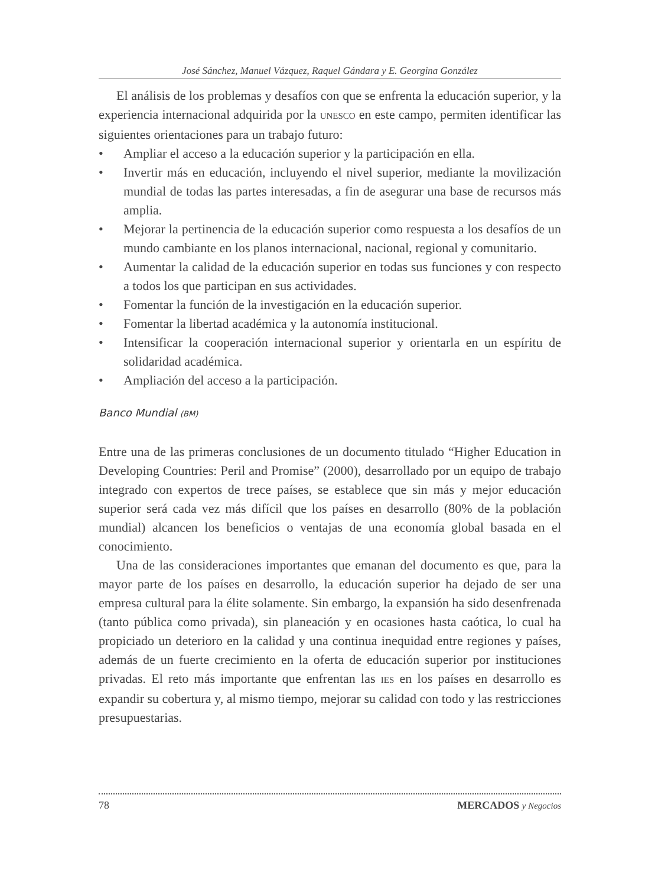José Sánchez, Manuel Vázquez, Raquel Gándara y E. Georgina González
El análisis de los problemas y desafíos con que se enfrenta la educación superior, y la experiencia internacional adquirida por la UNESCO en este campo, permiten identificar las siguientes orientaciones para un trabajo futuro:
• Ampliar el acceso a la educación superior y la participación en ella.
• Invertir más en educación, incluyendo el nivel superior, mediante la movilización mundial de todas las partes interesadas, a fin de asegurar una base de recursos más amplia.
• Mejorar la pertinencia de la educación superior como respuesta a los desafíos de un mundo cambiante en los planos internacional, nacional, regional y comunitario.
• Aumentar la calidad de la educación superior en todas sus funciones y con respecto a todos los que participan en sus actividades.
• Fomentar la función de la investigación en la educación superior.
• Fomentar la libertad académica y la autonomía institucional.
• Intensificar la cooperación internacional superior y orientarla en un espíritu de solidaridad académica.
• Ampliación del acceso a la participación.
Banco Mundial (BM)
Entre una de las primeras conclusiones de un documento titulado “Higher Education in Developing Countries: Peril and Promise” (2000), desarrollado por un equipo de trabajo integrado con expertos de trece países, se establece que sin más y mejor educación superior será cada vez más difícil que los países en desarrollo (80% de la población mundial) alcancen los beneficios o ventajas de una economía global basada en el conocimiento.
Una de las consideraciones importantes que emanan del documento es que, para la mayor parte de los países en desarrollo, la educación superior ha dejado de ser una empresa cultural para la élite solamente. Sin embargo, la expansión ha sido desenfrenada (tanto pública como privada), sin planeación y en ocasiones hasta caótica, lo cual ha propiciado un deterioro en la calidad y una continua inequidad entre regiones y países, además de un fuerte crecimiento en la oferta de educación superior por instituciones privadas. El reto más importante que enfrentan las IES en los países en desarrollo es expandir su cobertura y, al mismo tiempo, mejorar su calidad con todo y las restricciones presupuestarias.
78 MERCADOS y Negocios